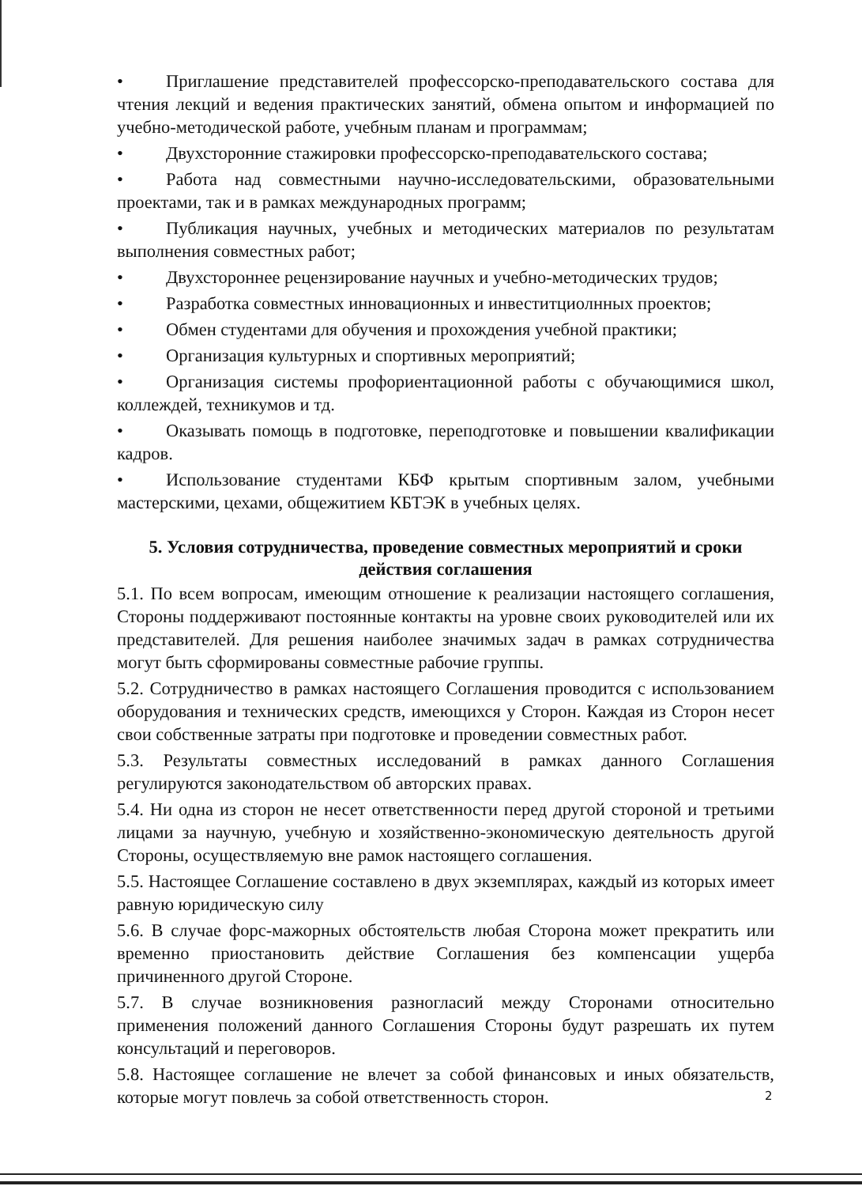• Приглашение представителей профессорско-преподавательского состава для чтения лекций и ведения практических занятий, обмена опытом и информацией по учебно-методической работе, учебным планам и программам;
• Двухсторонние стажировки профессорско-преподавательского состава;
• Работа над совместными научно-исследовательскими, образовательными проектами, так и в рамках международных программ;
• Публикация научных, учебных и методических материалов по результатам выполнения совместных работ;
• Двухстороннее рецензирование научных и учебно-методических трудов;
• Разработка совместных инновационных и инвеститциолнных проектов;
• Обмен студентами для обучения и прохождения учебной практики;
• Организация культурных и спортивных мероприятий;
• Организация системы профориентационной работы с обучающимися школ, коллеждей, техникумов и тд.
• Оказывать помощь в подготовке, переподготовке и повышении квалификации кадров.
• Использование студентами КБФ крытым спортивным залом, учебными мастерскими, цехами, общежитием КБТЭК в учебных целях.
5. Условия сотрудничества, проведение совместных мероприятий и сроки действия соглашения
5.1. По всем вопросам, имеющим отношение к реализации настоящего соглашения, Стороны поддерживают постоянные контакты на уровне своих руководителей или их представителей. Для решения наиболее значимых задач в рамках сотрудничества могут быть сформированы совместные рабочие группы.
5.2. Сотрудничество в рамках настоящего Соглашения проводится с использованием оборудования и технических средств, имеющихся у Сторон. Каждая из Сторон несет свои собственные затраты при подготовке и проведении совместных работ.
5.3. Результаты совместных исследований в рамках данного Соглашения регулируются законодательством об авторских правах.
5.4. Ни одна из сторон не несет ответственности перед другой стороной и третьими лицами за научную, учебную и хозяйственно-экономическую деятельность другой Стороны, осуществляемую вне рамок настоящего соглашения.
5.5. Настоящее Соглашение составлено в двух экземплярах, каждый из которых имеет равную юридическую силу
5.6. В случае форс-мажорных обстоятельств любая Сторона может прекратить или временно приостановить действие Соглашения без компенсации ущерба причиненного другой Стороне.
5.7. В случае возникновения разногласий между Сторонами относительно применения положений данного Соглашения Стороны будут разрешать их путем консультаций и переговоров.
5.8. Настоящее соглашение не влечет за собой финансовых и иных обязательств, которые могут повлечь за собой ответственность сторон.
2